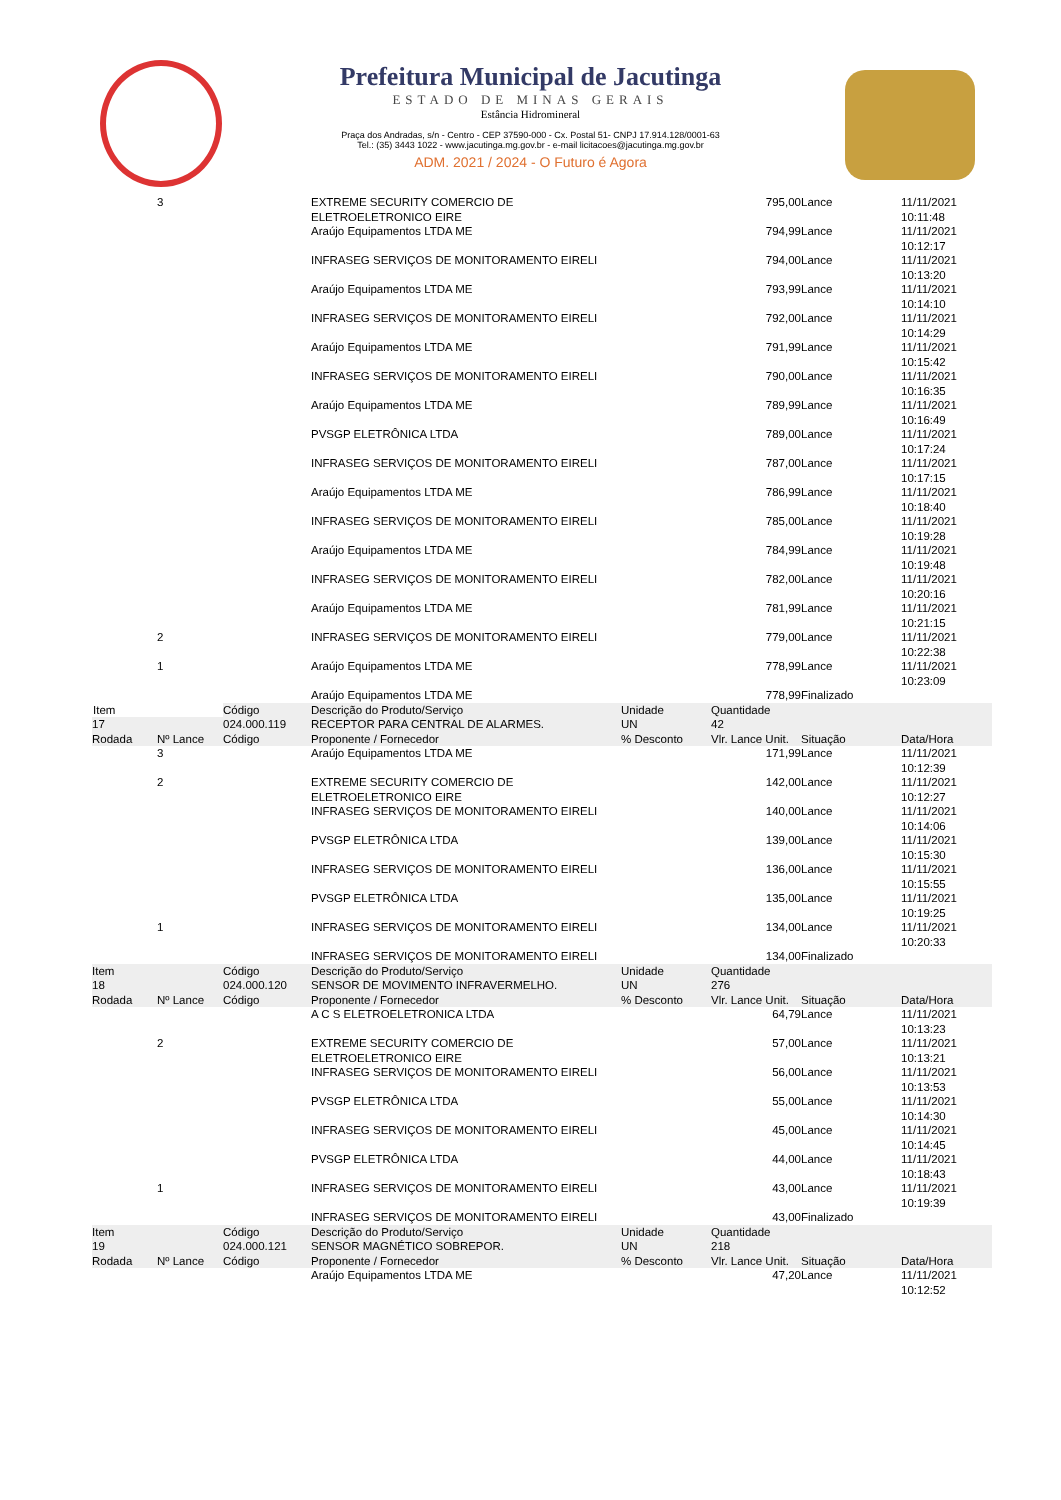Prefeitura Municipal de Jacutinga
ESTADO DE MINAS GERAIS
Estância Hidromineral
Praça dos Andradas, s/n - Centro - CEP 37590-000 - Cx. Postal 51- CNPJ 17.914.128/0001-63
Tel.: (35) 3443 1022 - www.jacutinga.mg.gov.br - e-mail licitacoes@jacutinga.mg.gov.br
ADM. 2021 / 2024 - O Futuro é Agora
| | 3 | | EXTREME SECURITY COMERCIO DE ELETROELETRONICO EIRE | | 795,00 | Lance | 11/11/2021 10:11:48 |
| | | | Araújo Equipamentos LTDA ME | | 794,99 | Lance | 11/11/2021 10:12:17 |
| | | | INFRASEG SERVIÇOS DE MONITORAMENTO EIRELI | | 794,00 | Lance | 11/11/2021 10:13:20 |
| | | | Araújo Equipamentos LTDA ME | | 793,99 | Lance | 11/11/2021 10:14:10 |
| | | | INFRASEG SERVIÇOS DE MONITORAMENTO EIRELI | | 792,00 | Lance | 11/11/2021 10:14:29 |
| | | | Araújo Equipamentos LTDA ME | | 791,99 | Lance | 11/11/2021 10:15:42 |
| | | | INFRASEG SERVIÇOS DE MONITORAMENTO EIRELI | | 790,00 | Lance | 11/11/2021 10:16:35 |
| | | | Araújo Equipamentos LTDA ME | | 789,99 | Lance | 11/11/2021 10:16:49 |
| | | | PVSGP ELETRÔNICA LTDA | | 789,00 | Lance | 11/11/2021 10:17:24 |
| | | | INFRASEG SERVIÇOS DE MONITORAMENTO EIRELI | | 787,00 | Lance | 11/11/2021 10:17:15 |
| | | | Araújo Equipamentos LTDA ME | | 786,99 | Lance | 11/11/2021 10:18:40 |
| | | | INFRASEG SERVIÇOS DE MONITORAMENTO EIRELI | | 785,00 | Lance | 11/11/2021 10:19:28 |
| | | | Araújo Equipamentos LTDA ME | | 784,99 | Lance | 11/11/2021 10:19:48 |
| | | | INFRASEG SERVIÇOS DE MONITORAMENTO EIRELI | | 782,00 | Lance | 11/11/2021 10:20:16 |
| | | | Araújo Equipamentos LTDA ME | | 781,99 | Lance | 11/11/2021 10:21:15 |
| | 2 | | INFRASEG SERVIÇOS DE MONITORAMENTO EIRELI | | 779,00 | Lance | 11/11/2021 10:22:38 |
| | 1 | | Araújo Equipamentos LTDA ME | | 778,99 | Lance | 11/11/2021 10:23:09 |
| | | | Araújo Equipamentos LTDA ME | | 778,99 | Finalizado | |
| Item | | Código | Descrição do Produto/Serviço | Unidade | Quantidade | | |
| 17 | | 024.000.119 | RECEPTOR PARA CENTRAL DE ALARMES. | UN | 42 | | |
| Rodada | Nº Lance | Código | Proponente / Fornecedor | % Desconto | Vlr. Lance Unit. | Situação | Data/Hora |
| | 3 | | Araújo Equipamentos LTDA ME | | 171,99 | Lance | 11/11/2021 10:12:39 |
| | 2 | | EXTREME SECURITY COMERCIO DE ELETROELETRONICO EIRE | | 142,00 | Lance | 11/11/2021 10:12:27 |
| | | | INFRASEG SERVIÇOS DE MONITORAMENTO EIRELI | | 140,00 | Lance | 11/11/2021 10:14:06 |
| | | | PVSGP ELETRÔNICA LTDA | | 139,00 | Lance | 11/11/2021 10:15:30 |
| | | | INFRASEG SERVIÇOS DE MONITORAMENTO EIRELI | | 136,00 | Lance | 11/11/2021 10:15:55 |
| | | | PVSGP ELETRÔNICA LTDA | | 135,00 | Lance | 11/11/2021 10:19:25 |
| | 1 | | INFRASEG SERVIÇOS DE MONITORAMENTO EIRELI | | 134,00 | Lance | 11/11/2021 10:20:33 |
| | | | INFRASEG SERVIÇOS DE MONITORAMENTO EIRELI | | 134,00 | Finalizado | |
| Item | | Código | Descrição do Produto/Serviço | Unidade | Quantidade | | |
| 18 | | 024.000.120 | SENSOR DE MOVIMENTO INFRAVERMELHO. | UN | 276 | | |
| Rodada | Nº Lance | Código | Proponente / Fornecedor | % Desconto | Vlr. Lance Unit. | Situação | Data/Hora |
| | | | A C S ELETROELETRONICA LTDA | | 64,79 | Lance | 11/11/2021 10:13:23 |
| | 2 | | EXTREME SECURITY COMERCIO DE ELETROELETRONICO EIRE | | 57,00 | Lance | 11/11/2021 10:13:21 |
| | | | INFRASEG SERVIÇOS DE MONITORAMENTO EIRELI | | 56,00 | Lance | 11/11/2021 10:13:53 |
| | | | PVSGP ELETRÔNICA LTDA | | 55,00 | Lance | 11/11/2021 10:14:30 |
| | | | INFRASEG SERVIÇOS DE MONITORAMENTO EIRELI | | 45,00 | Lance | 11/11/2021 10:14:45 |
| | | | PVSGP ELETRÔNICA LTDA | | 44,00 | Lance | 11/11/2021 10:18:43 |
| | 1 | | INFRASEG SERVIÇOS DE MONITORAMENTO EIRELI | | 43,00 | Lance | 11/11/2021 10:19:39 |
| | | | INFRASEG SERVIÇOS DE MONITORAMENTO EIRELI | | 43,00 | Finalizado | |
| Item | | Código | Descrição do Produto/Serviço | Unidade | Quantidade | | |
| 19 | | 024.000.121 | SENSOR MAGNÉTICO SOBREPOR. | UN | 218 | | |
| Rodada | Nº Lance | Código | Proponente / Fornecedor | % Desconto | Vlr. Lance Unit. | Situação | Data/Hora |
| | | | Araújo Equipamentos LTDA ME | | 47,20 | Lance | 11/11/2021 10:12:52 |